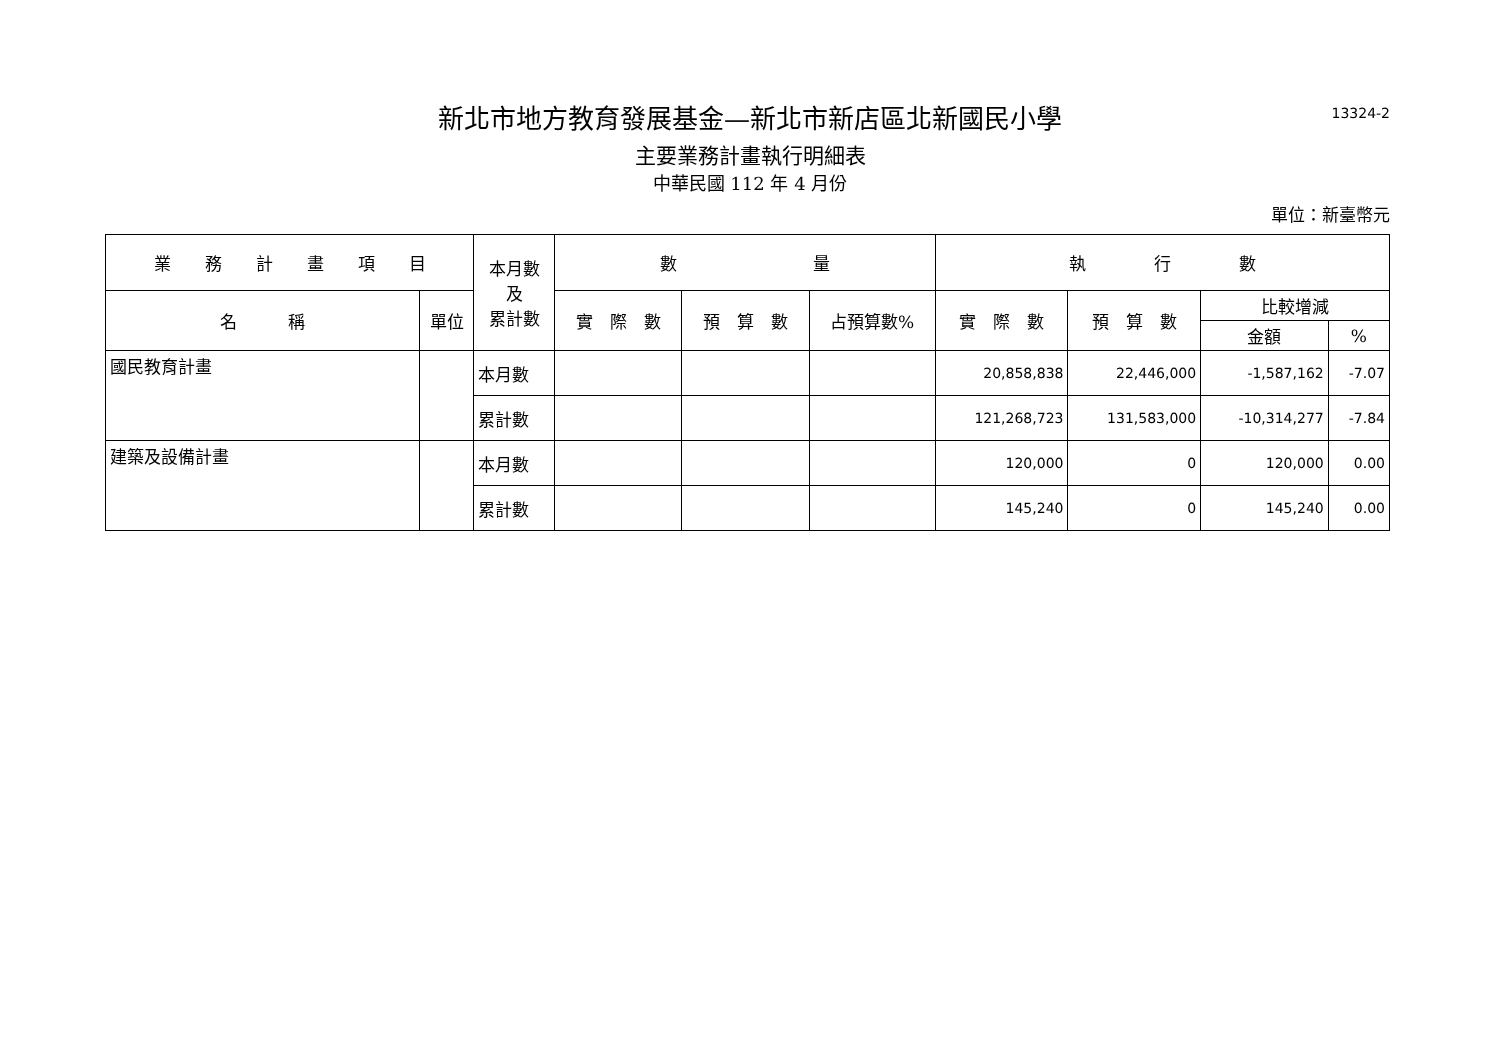13324-2
新北市地方教育發展基金—新北市新店區北新國民小學
主要業務計畫執行明細表
中華民國 112 年 4 月份
單位：新臺幣元
| 業 務 計 畫 項 目 | | 本月數 及 累計數 | 數 量 | | | 執 行 數 | | | |
| --- | --- | --- | --- | --- | --- | --- | --- | --- | --- |
| 名 稱 | 單位 | | 實 際 數 | 預 算 數 | 占預算數% | 實 際 數 | 預 算 數 | 比較增減 | |
| | | | | | | | | 金額 | % |
| 國民教育計畫 | | 本月數 | | | | 20,858,838 | 22,446,000 | -1,587,162 | -7.07 |
| | | 累計數 | | | | 121,268,723 | 131,583,000 | -10,314,277 | -7.84 |
| 建築及設備計畫 | | 本月數 | | | | 120,000 | 0 | 120,000 | 0.00 |
| | | 累計數 | | | | 145,240 | 0 | 145,240 | 0.00 |